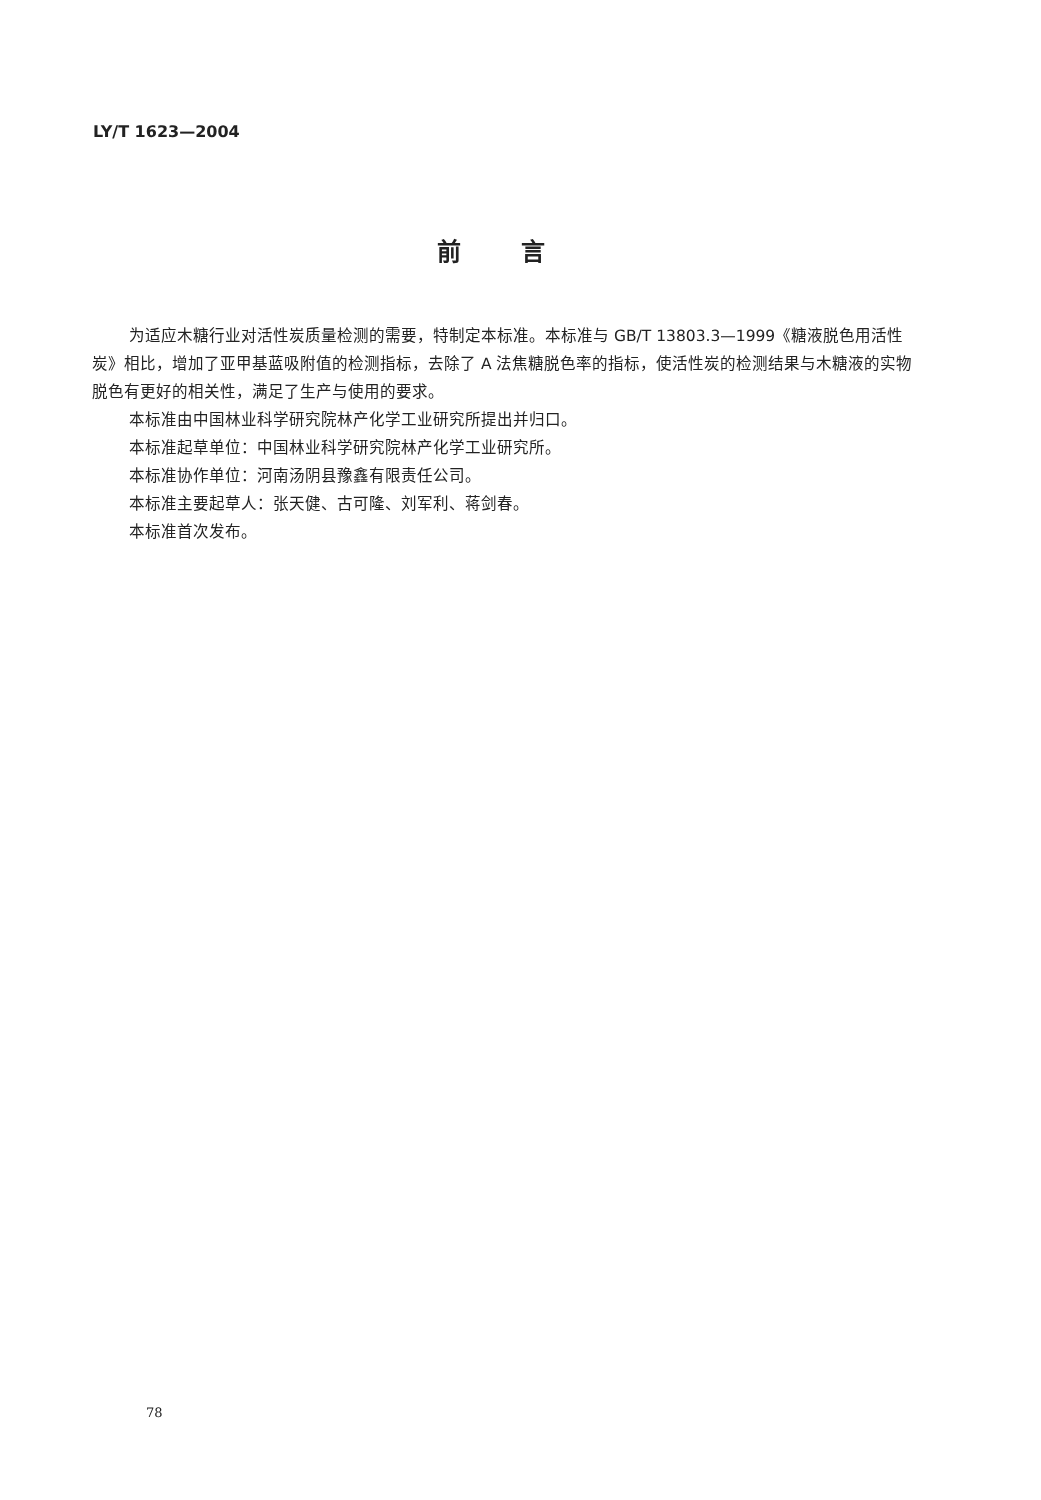LY/T 1623—2004
前言
为适应木糖行业对活性炭质量检测的需要，特制定本标准。本标准与 GB/T 13803.3—1999《糖液脱色用活性炭》相比，增加了亚甲基蓝吸附值的检测指标，去除了 A 法焦糖脱色率的指标，使活性炭的检测结果与木糖液的实物脱色有更好的相关性，满足了生产与使用的要求。
本标准由中国林业科学研究院林产化学工业研究所提出并归口。
本标准起草单位：中国林业科学研究院林产化学工业研究所。
本标准协作单位：河南汤阴县豫鑫有限责任公司。
本标准主要起草人：张天健、古可隆、刘军利、蒋剑春。
本标准首次发布。
78